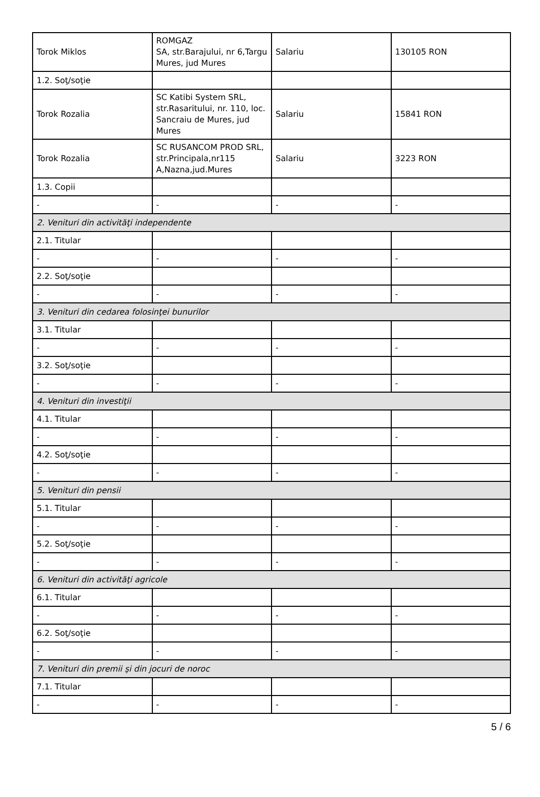| Torok Miklos | ROMGAZ SA, str.Barajului, nr 6,Targu Mures, jud Mures | Salariu | 130105 RON |
| 1.2. Soţ/soţie | | | |
| Torok Rozalia | SC Katibi System SRL, str.Rasaritului, nr. 110, loc. Sancraiu de Mures, jud Mures | Salariu | 15841 RON |
| Torok Rozalia | SC RUSANCOM PROD SRL, str.Principala,nr115 A,Nazna,jud.Mures | Salariu | 3223 RON |
| 1.3. Copii | | | |
| - | - | - | - |
| 2. Venituri din activităţi independente | | | |
| 2.1. Titular | | | |
| - | - | - | - |
| 2.2. Soţ/soţie | | | |
| - | - | - | - |
| 3. Venituri din cedarea folosinţei bunurilor | | | |
| 3.1. Titular | | | |
| - | - | - | - |
| 3.2. Soţ/soţie | | | |
| - | - | - | - |
| 4. Venituri din investiţii | | | |
| 4.1. Titular | | | |
| - | - | - | - |
| 4.2. Soţ/soţie | | | |
| - | - | - | - |
| 5. Venituri din pensii | | | |
| 5.1. Titular | | | |
| - | - | - | - |
| 5.2. Soţ/soţie | | | |
| - | - | - | - |
| 6. Venituri din activităţi agricole | | | |
| 6.1. Titular | | | |
| - | - | - | - |
| 6.2. Soţ/soţie | | | |
| - | - | - | - |
| 7. Venituri din premii şi din jocuri de noroc | | | |
| 7.1. Titular | | | |
| - | - | - | - |
5 / 6